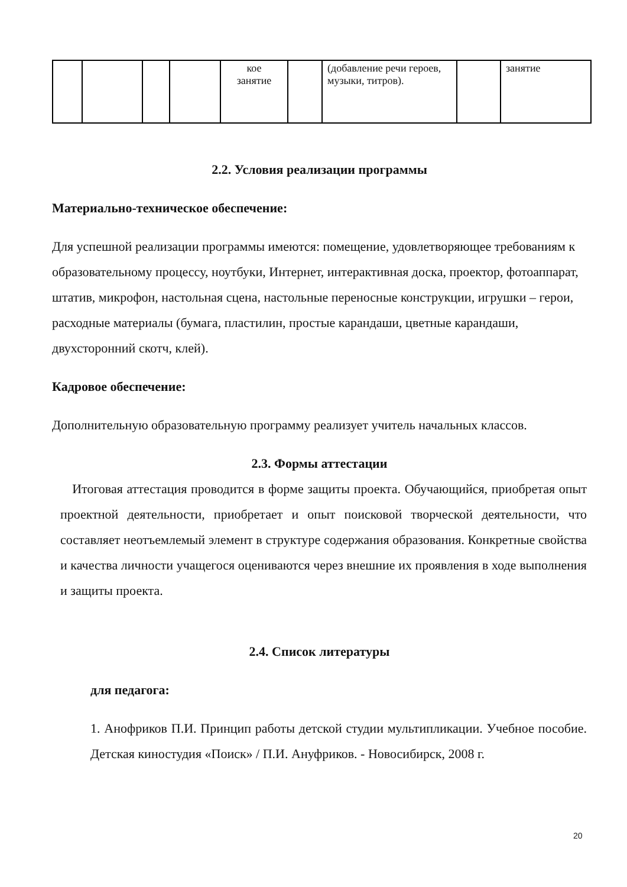| | | | | кое занятие | | (добавление речи героев, музыки, титров). | | занятие |
2.2. Условия реализации программы
Материально-техническое обеспечение:
Для успешной реализации программы имеются: помещение, удовлетворяющее требованиям к образовательному процессу, ноутбуки, Интернет, интерактивная доска, проектор, фотоаппарат, штатив, микрофон, настольная сцена, настольные переносные конструкции, игрушки – герои, расходные материалы (бумага, пластилин, простые карандаши, цветные карандаши, двухсторонний скотч, клей).
Кадровое обеспечение:
Дополнительную образовательную программу реализует учитель начальных классов.
2.3. Формы аттестации
Итоговая аттестация проводится в форме защиты проекта. Обучающийся, приобретая опыт проектной деятельности, приобретает и опыт поисковой творческой деятельности, что составляет неотъемлемый элемент в структуре содержания образования. Конкретные свойства и качества личности учащегося оцениваются через внешние их проявления в ходе выполнения и защиты проекта.
2.4. Список литературы
для педагога:
1. Анофриков П.И. Принцип работы детской студии мультипликации. Учебное пособие. Детская киностудия «Поиск» / П.И. Ануфриков. - Новосибирск, 2008 г.
20